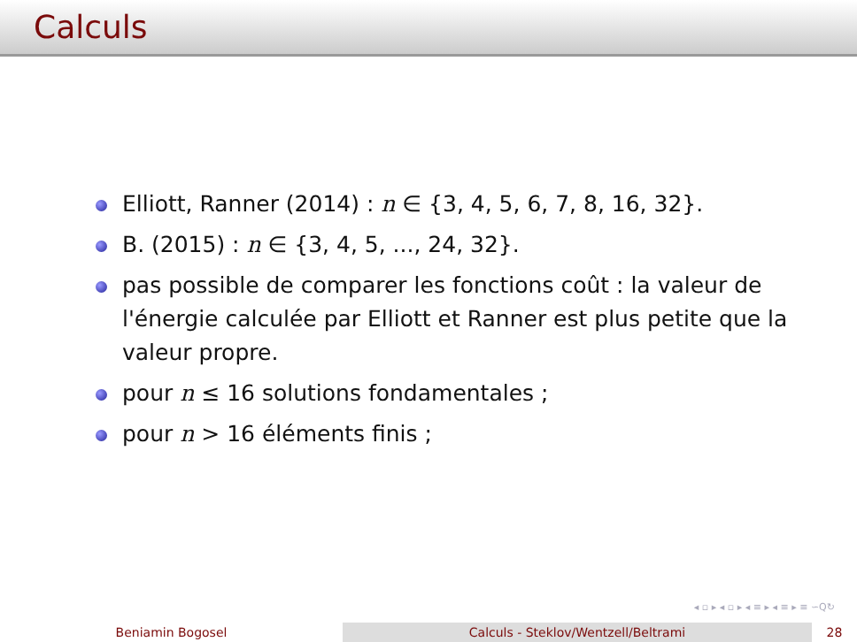Calculs
Elliott, Ranner (2014) : n ∈ {3, 4, 5, 6, 7, 8, 16, 32}.
B. (2015) : n ∈ {3, 4, 5, ..., 24, 32}.
pas possible de comparer les fonctions coût : la valeur de l'énergie calculée par Elliott et Ranner est plus petite que la valeur propre.
pour n ≤ 16 solutions fondamentales ;
pour n > 16 éléments finis ;
◂ ▫ ▸ ◂ ▫ ▸ ◂ ≡ ▸ ◂ ≡ ▸ ≡ ∽Q↻
Beniamin Bogosel Calculs - Steklov/Wentzell/Beltrami 28